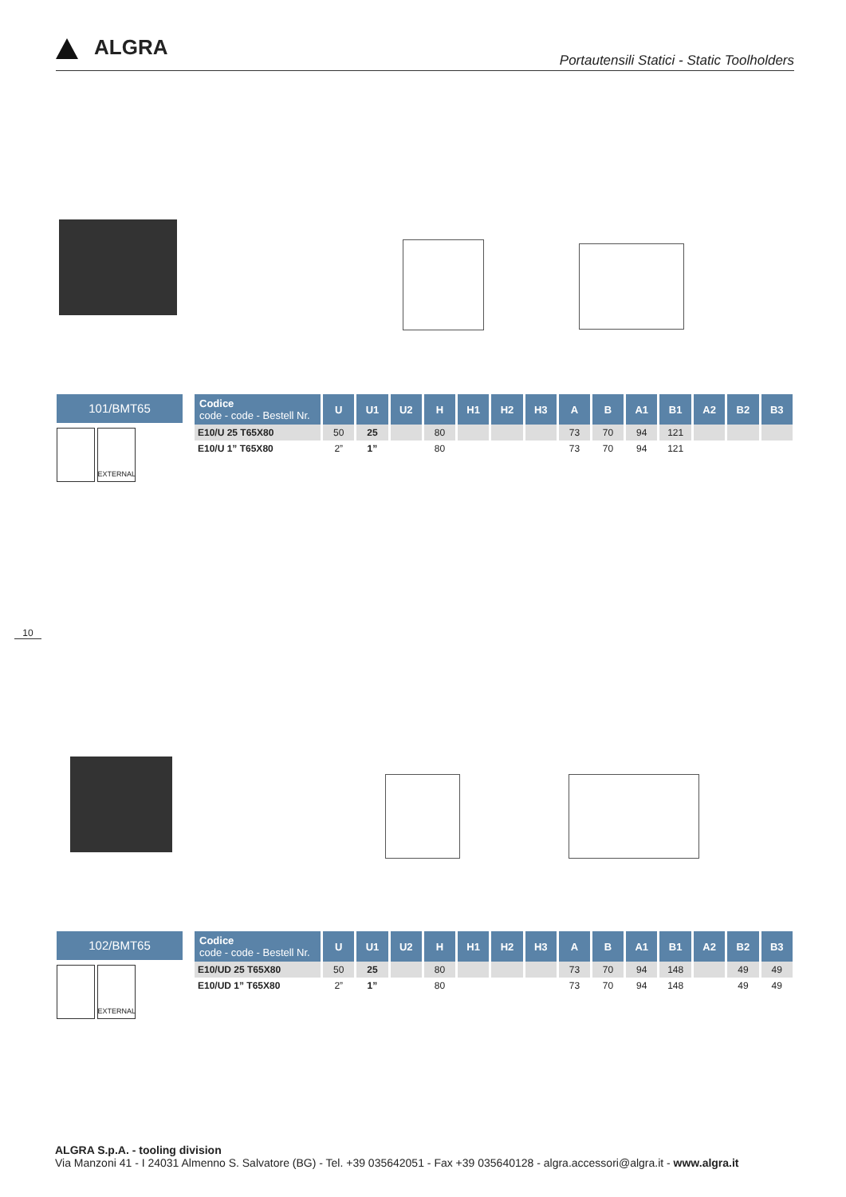ALGRA
Portautensili Statici - Static Toolholders
101/BMT65
EXTERNAL
| Codice code - code - Bestell Nr. | U | U1 | U2 | H | H1 | H2 | H3 | A | B | A1 | B1 | A2 | B2 | B3 |
| --- | --- | --- | --- | --- | --- | --- | --- | --- | --- | --- | --- | --- | --- | --- |
| E10/U 25 T65X80 | 50 | 25 | | 80 | | | | 73 | 70 | 94 | 121 | | | |
| E10/U 1” T65X80 | 2” | 1” | | 80 | | | | 73 | 70 | 94 | 121 | | | |
10
102/BMT65
EXTERNAL
| Codice code - code - Bestell Nr. | U | U1 | U2 | H | H1 | H2 | H3 | A | B | A1 | B1 | A2 | B2 | B3 |
| --- | --- | --- | --- | --- | --- | --- | --- | --- | --- | --- | --- | --- | --- | --- |
| E10/UD 25 T65X80 | 50 | 25 | | 80 | | | | 73 | 70 | 94 | 148 | | 49 | 49 |
| E10/UD 1” T65X80 | 2” | 1” | | 80 | | | | 73 | 70 | 94 | 148 | | 49 | 49 |
ALGRA S.p.A. - tooling division
Via Manzoni 41 - I 24031 Almenno S. Salvatore (BG) - Tel. +39 035642051 - Fax +39 035640128 - algra.accessori@algra.it - www.algra.it